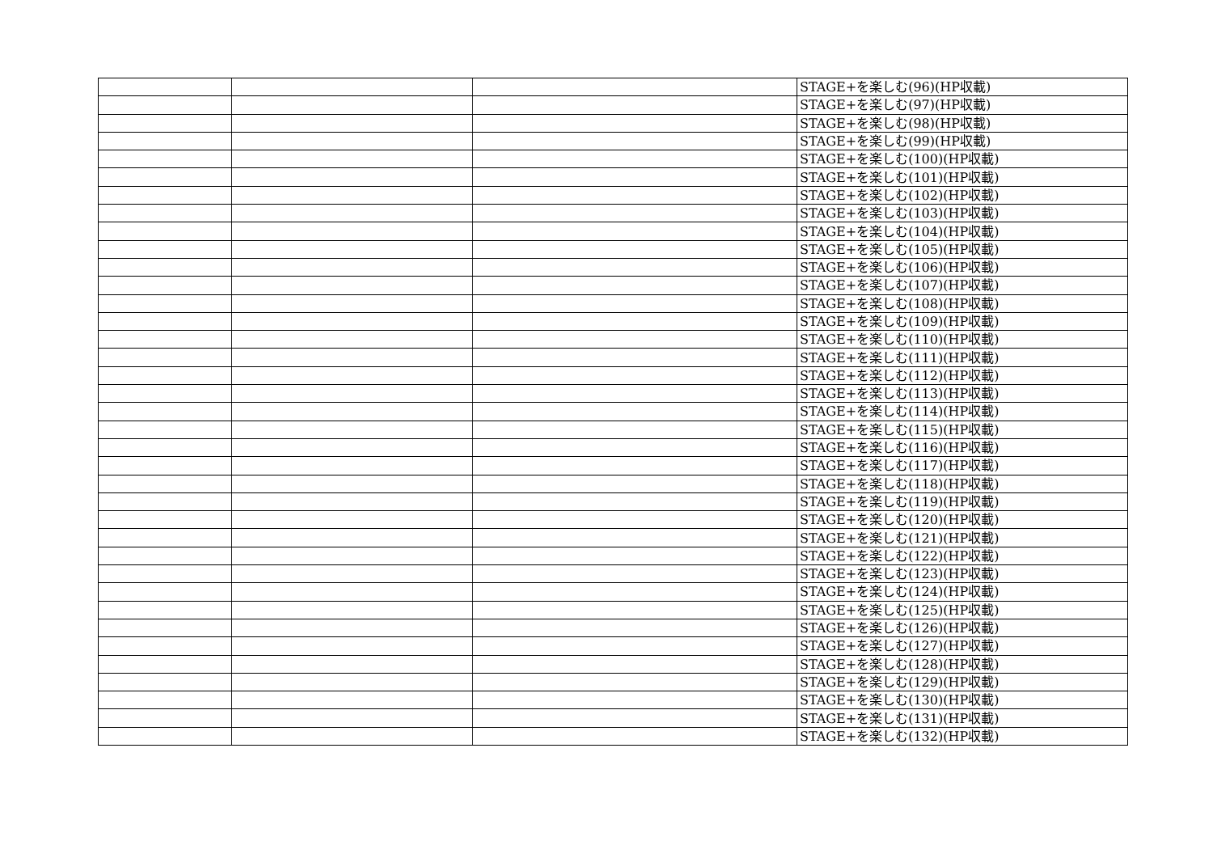| | | | STAGE+を楽しむ(96)(HP収載) |
| | | | STAGE+を楽しむ(97)(HP収載) |
| | | | STAGE+を楽しむ(98)(HP収載) |
| | | | STAGE+を楽しむ(99)(HP収載) |
| | | | STAGE+を楽しむ(100)(HP収載) |
| | | | STAGE+を楽しむ(101)(HP収載) |
| | | | STAGE+を楽しむ(102)(HP収載) |
| | | | STAGE+を楽しむ(103)(HP収載) |
| | | | STAGE+を楽しむ(104)(HP収載) |
| | | | STAGE+を楽しむ(105)(HP収載) |
| | | | STAGE+を楽しむ(106)(HP収載) |
| | | | STAGE+を楽しむ(107)(HP収載) |
| | | | STAGE+を楽しむ(108)(HP収載) |
| | | | STAGE+を楽しむ(109)(HP収載) |
| | | | STAGE+を楽しむ(110)(HP収載) |
| | | | STAGE+を楽しむ(111)(HP収載) |
| | | | STAGE+を楽しむ(112)(HP収載) |
| | | | STAGE+を楽しむ(113)(HP収載) |
| | | | STAGE+を楽しむ(114)(HP収載) |
| | | | STAGE+を楽しむ(115)(HP収載) |
| | | | STAGE+を楽しむ(116)(HP収載) |
| | | | STAGE+を楽しむ(117)(HP収載) |
| | | | STAGE+を楽しむ(118)(HP収載) |
| | | | STAGE+を楽しむ(119)(HP収載) |
| | | | STAGE+を楽しむ(120)(HP収載) |
| | | | STAGE+を楽しむ(121)(HP収載) |
| | | | STAGE+を楽しむ(122)(HP収載) |
| | | | STAGE+を楽しむ(123)(HP収載) |
| | | | STAGE+を楽しむ(124)(HP収載) |
| | | | STAGE+を楽しむ(125)(HP収載) |
| | | | STAGE+を楽しむ(126)(HP収載) |
| | | | STAGE+を楽しむ(127)(HP収載) |
| | | | STAGE+を楽しむ(128)(HP収載) |
| | | | STAGE+を楽しむ(129)(HP収載) |
| | | | STAGE+を楽しむ(130)(HP収載) |
| | | | STAGE+を楽しむ(131)(HP収載) |
| | | | STAGE+を楽しむ(132)(HP収載) |